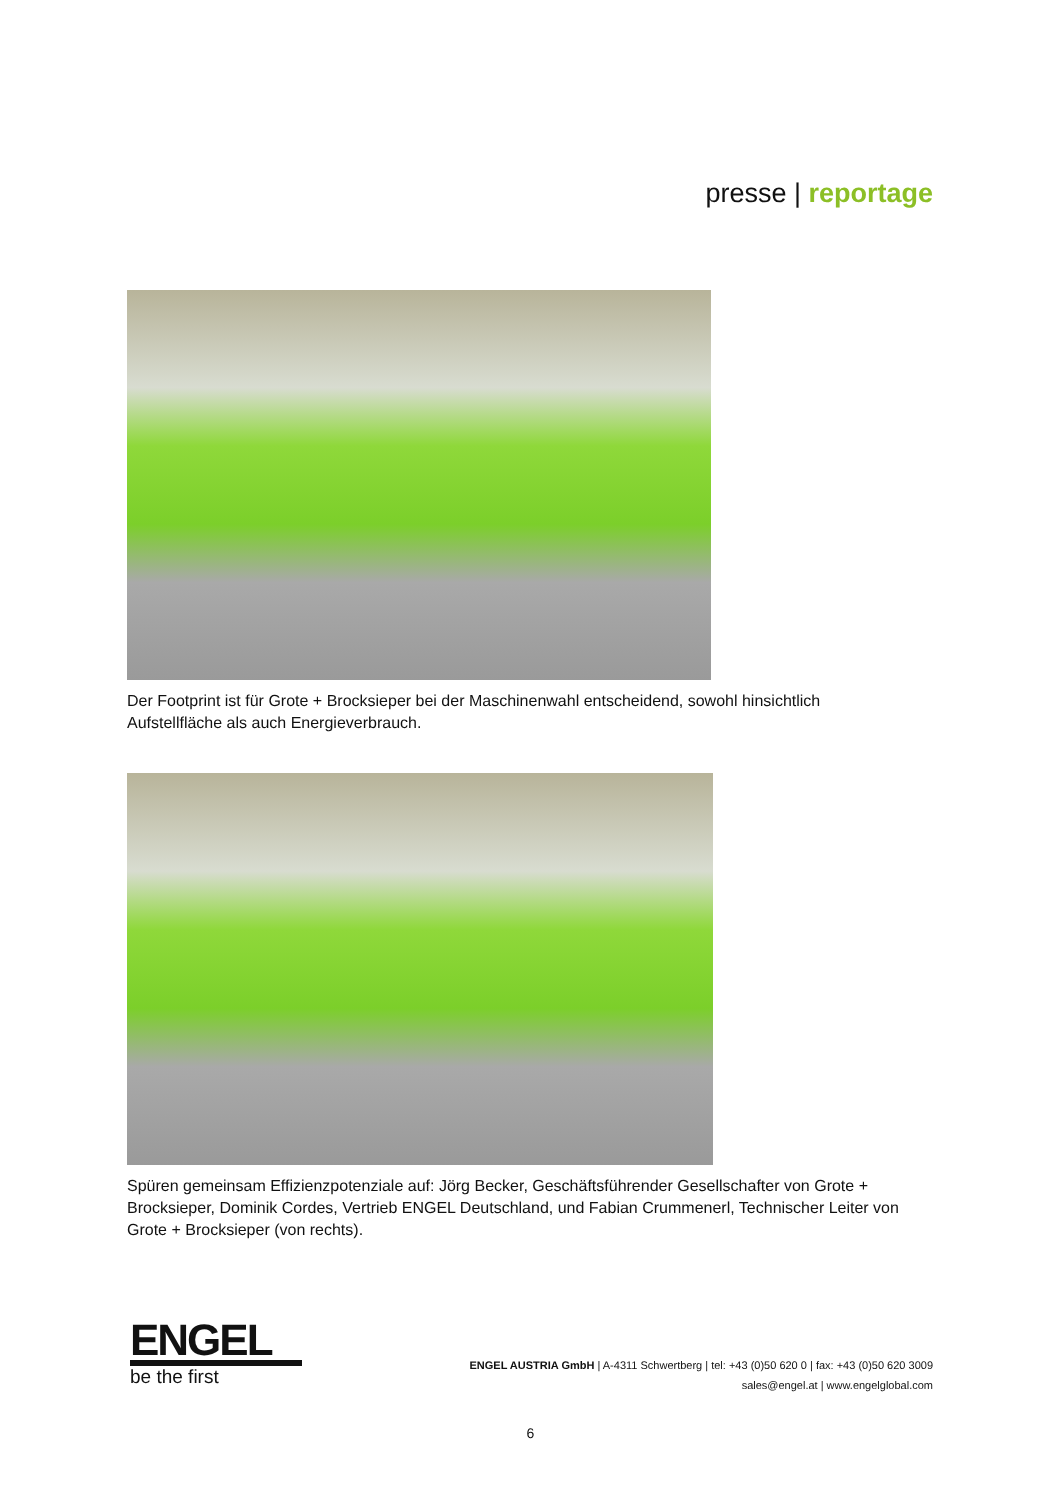presse | reportage
Der Footprint ist für Grote + Brocksieper bei der Maschinenwahl entscheidend, sowohl hinsichtlich Aufstellfläche als auch Energieverbrauch.
Spüren gemeinsam Effizienzpotenziale auf: Jörg Becker, Geschäftsführender Gesellschafter von Grote + Brocksieper, Dominik Cordes, Vertrieb ENGEL Deutschland, und Fabian Crummenerl, Technischer Leiter von Grote + Brocksieper (von rechts).
ENGEL
be the first
ENGEL AUSTRIA GmbH | A-4311 Schwertberg | tel: +43 (0)50 620 0 | fax: +43 (0)50 620 3009
sales@engel.at | www.engelglobal.com
6